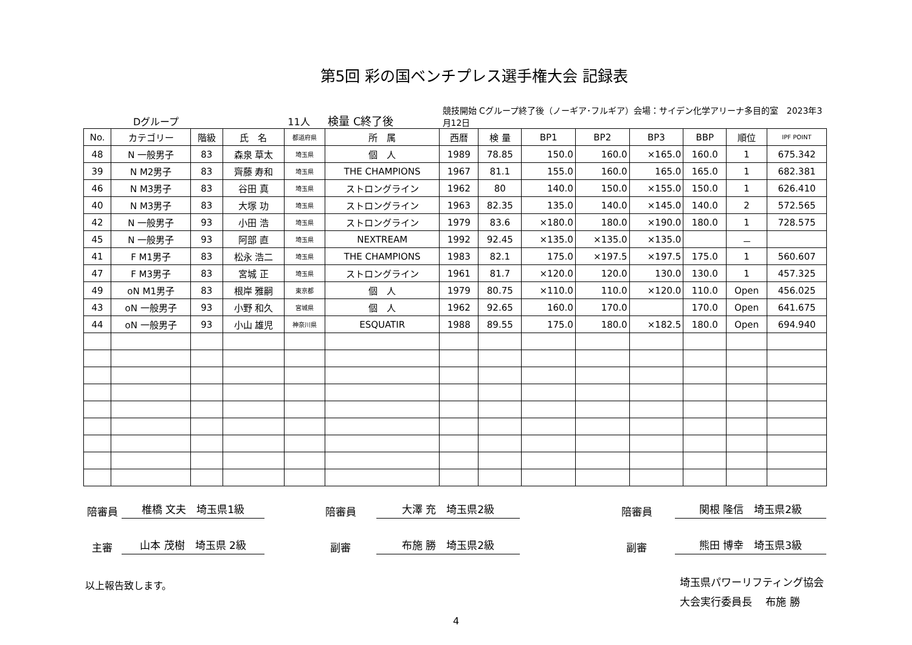第5回 彩の国ベンチプレス選手権大会 記録表
Dグループ 11人 検量 C終了後 競技開始 Cグループ終了後（ノーギア･フルギア）会場：サイデン化学アリーナ多目的室　2023年3月12日
| No. | カテゴリー | 階級 | 氏 名 | 都道府県 | 所 属 | 西暦 | 検 量 | BP1 | BP2 | BP3 | BBP | 順位 | IPF POINT |
| --- | --- | --- | --- | --- | --- | --- | --- | --- | --- | --- | --- | --- | --- |
| 48 | N 一般男子 | 83 | 森泉 草太 | 埼玉県 | 個 人 | 1989 | 78.85 | 150.0 | 160.0 | ×165.0 | 160.0 | 1 | 675.342 |
| 39 | N M2男子 | 83 | 齊藤 寿和 | 埼玉県 | THE CHAMPIONS | 1967 | 81.1 | 155.0 | 160.0 | 165.0 | 165.0 | 1 | 682.381 |
| 46 | N M3男子 | 83 | 谷田 真 | 埼玉県 | ストロングライン | 1962 | 80 | 140.0 | 150.0 | ×155.0 | 150.0 | 1 | 626.410 |
| 40 | N M3男子 | 83 | 大塚 功 | 埼玉県 | ストロングライン | 1963 | 82.35 | 135.0 | 140.0 | ×145.0 | 140.0 | 2 | 572.565 |
| 42 | N 一般男子 | 93 | 小田 浩 | 埼玉県 | ストロングライン | 1979 | 83.6 | ×180.0 | 180.0 | ×190.0 | 180.0 | 1 | 728.575 |
| 45 | N 一般男子 | 93 | 阿部 直 | 埼玉県 | NEXTREAM | 1992 | 92.45 | ×135.0 | ×135.0 | ×135.0 | | － | |
| 41 | F M1男子 | 83 | 松永 浩二 | 埼玉県 | THE CHAMPIONS | 1983 | 82.1 | 175.0 | ×197.5 | ×197.5 | 175.0 | 1 | 560.607 |
| 47 | F M3男子 | 83 | 宮城 正 | 埼玉県 | ストロングライン | 1961 | 81.7 | ×120.0 | 120.0 | 130.0 | 130.0 | 1 | 457.325 |
| 49 | oN M1男子 | 83 | 根岸 雅嗣 | 東京都 | 個 人 | 1979 | 80.75 | ×110.0 | 110.0 | ×120.0 | 110.0 | Open | 456.025 |
| 43 | oN 一般男子 | 93 | 小野 和久 | 宮城県 | 個 人 | 1962 | 92.65 | 160.0 | 170.0 | | 170.0 | Open | 641.675 |
| 44 | oN 一般男子 | 93 | 小山 雄児 | 神奈川県 | ESQUATIR | 1988 | 89.55 | 175.0 | 180.0 | ×182.5 | 180.0 | Open | 694.940 |
陪審員 椎橋 文夫　埼玉県1級 陪審員 大澤 充　埼玉県2級 陪審員 関根 隆信　埼玉県2級
主審 山本 茂樹　埼玉県 2級 副審 布施 勝　埼玉県2級 副審 熊田 博幸　埼玉県3級
以上報告致します。 埼玉県パワーリフティング協会
大会実行委員長　 布施 勝
4